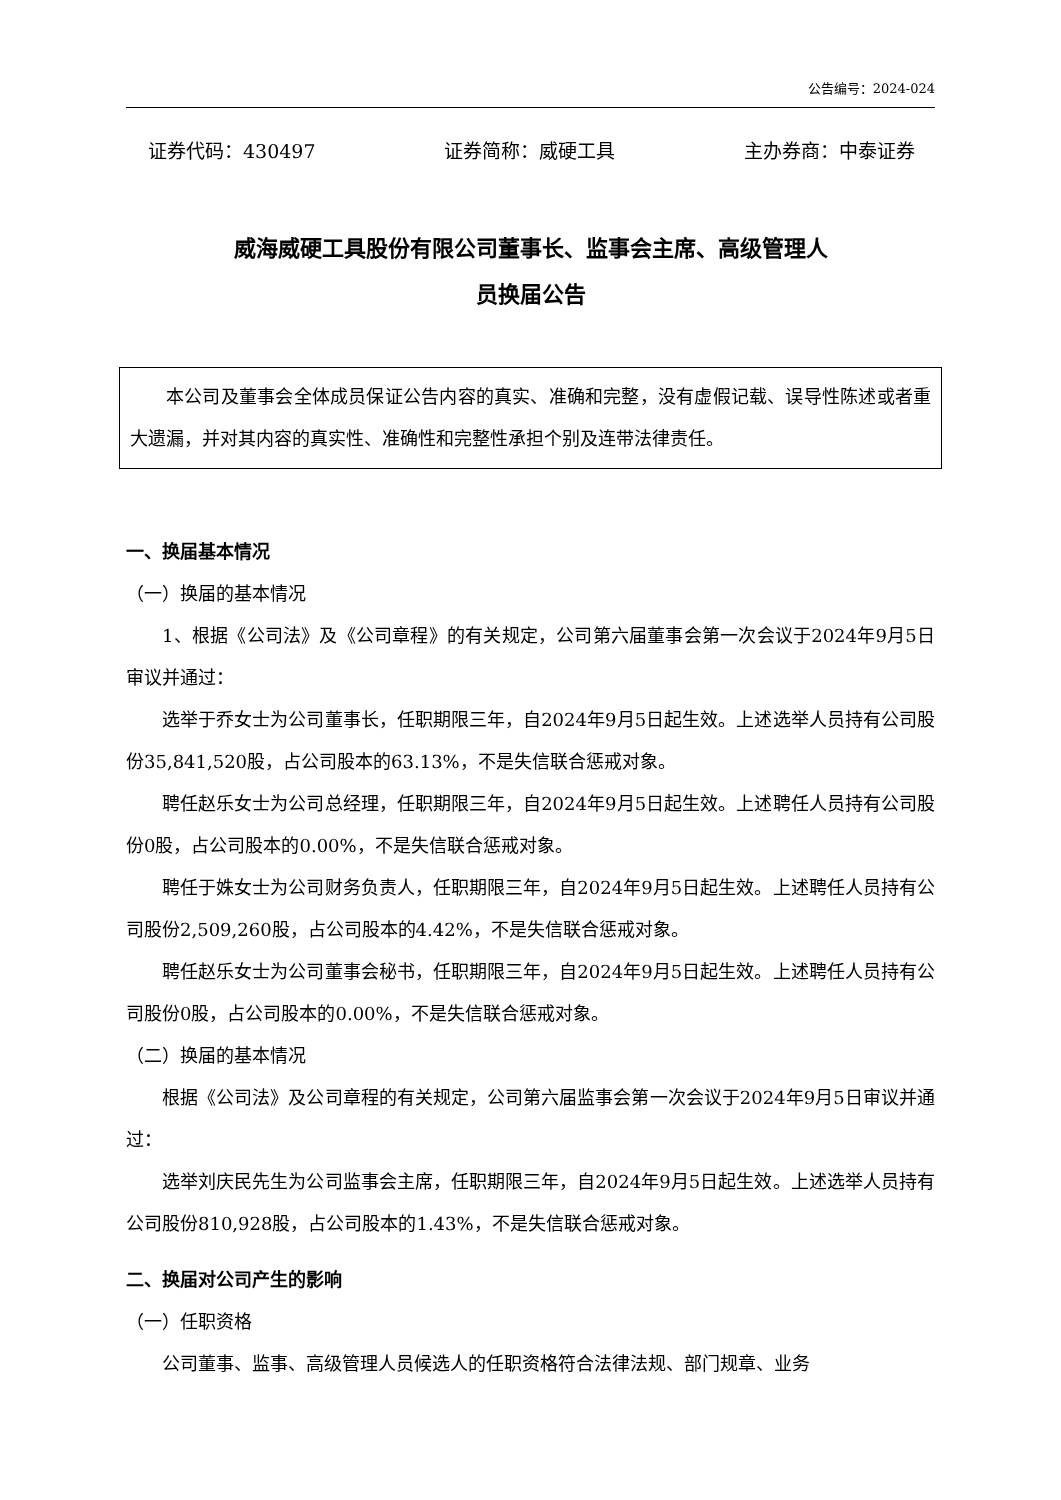公告编号：2024-024
证券代码：430497 证券简称：威硬工具 主办券商：中泰证券
威海威硬工具股份有限公司董事长、监事会主席、高级管理人
员换届公告
本公司及董事会全体成员保证公告内容的真实、准确和完整，没有虚假记载、误导性陈述或者重大遗漏，并对其内容的真实性、准确性和完整性承担个别及连带法律责任。
一、换届基本情况
（一）换届的基本情况
1、根据《公司法》及《公司章程》的有关规定，公司第六届董事会第一次会议于2024年9月5日审议并通过：
选举于乔女士为公司董事长，任职期限三年，自2024年9月5日起生效。上述选举人员持有公司股份35,841,520股，占公司股本的63.13%，不是失信联合惩戒对象。
聘任赵乐女士为公司总经理，任职期限三年，自2024年9月5日起生效。上述聘任人员持有公司股份0股，占公司股本的0.00%，不是失信联合惩戒对象。
聘任于姝女士为公司财务负责人，任职期限三年，自2024年9月5日起生效。上述聘任人员持有公司股份2,509,260股，占公司股本的4.42%，不是失信联合惩戒对象。
聘任赵乐女士为公司董事会秘书，任职期限三年，自2024年9月5日起生效。上述聘任人员持有公司股份0股，占公司股本的0.00%，不是失信联合惩戒对象。
（二）换届的基本情况
根据《公司法》及公司章程的有关规定，公司第六届监事会第一次会议于2024年9月5日审议并通过：
选举刘庆民先生为公司监事会主席，任职期限三年，自2024年9月5日起生效。上述选举人员持有公司股份810,928股，占公司股本的1.43%，不是失信联合惩戒对象。
二、换届对公司产生的影响
（一）任职资格
公司董事、监事、高级管理人员候选人的任职资格符合法律法规、部门规章、业务